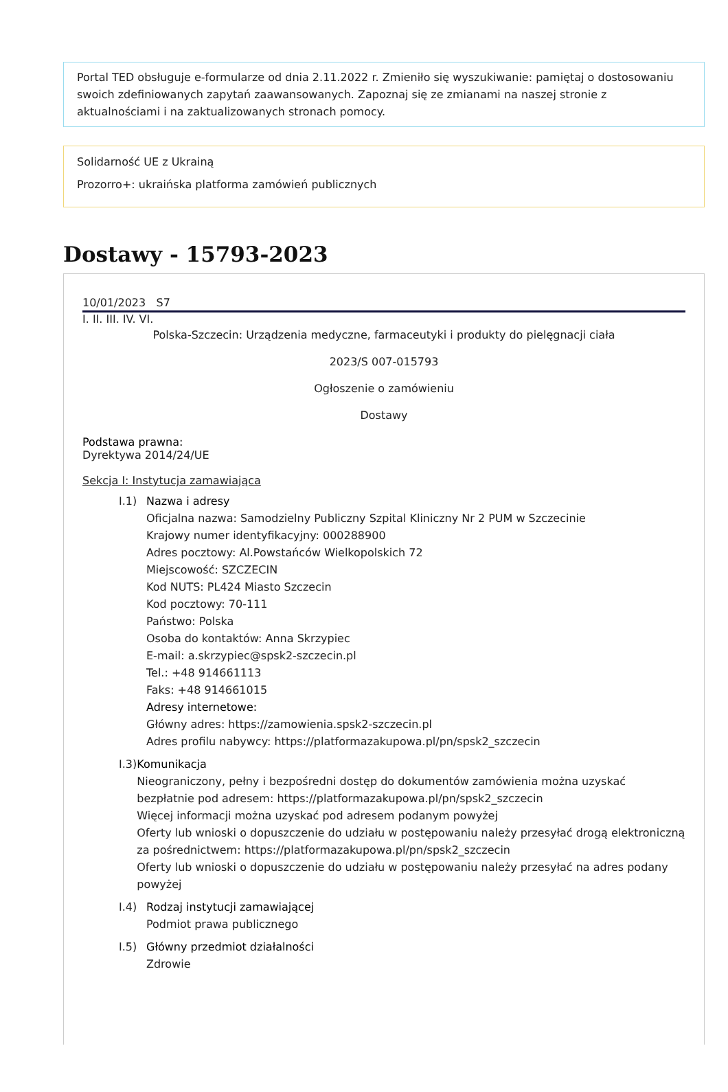Portal TED obsługuje e-formularze od dnia 2.11.2022 r. Zmieniło się wyszukiwanie: pamiętaj o dostosowaniu swoich zdefiniowanych zapytań zaawansowanych. Zapoznaj się ze zmianami na naszej stronie z aktualnościami i na zaktualizowanych stronach pomocy.
Solidarność UE z Ukrainą
Prozorro+: ukraińska platforma zamówień publicznych
Dostawy - 15793-2023
10/01/2023 S7
I. II. III. IV. VI.
Polska-Szczecin: Urządzenia medyczne, farmaceutyki i produkty do pielęgnacji ciała
2023/S 007-015793
Ogłoszenie o zamówieniu
Dostawy
Podstawa prawna:
Dyrektywa 2014/24/UE
Sekcja I: Instytucja zamawiająca
I.1) Nazwa i adresy
Oficjalna nazwa: Samodzielny Publiczny Szpital Kliniczny Nr 2 PUM w Szczecinie
Krajowy numer identyfikacyjny: 000288900
Adres pocztowy: Al.Powstańców Wielkopolskich 72
Miejscowość: SZCZECIN
Kod NUTS: PL424 Miasto Szczecin
Kod pocztowy: 70-111
Państwo: Polska
Osoba do kontaktów: Anna Skrzypiec
E-mail: a.skrzypiec@spsk2-szczecin.pl
Tel.: +48 914661113
Faks: +48 914661015
Adresy internetowe:
Główny adres: https://zamowienia.spsk2-szczecin.pl
Adres profilu nabywcy: https://platformazakupowa.pl/pn/spsk2_szczecin
I.3) Komunikacja
Nieograniczony, pełny i bezpośredni dostęp do dokumentów zamówienia można uzyskać bezpłatnie pod adresem: https://platformazakupowa.pl/pn/spsk2_szczecin
Więcej informacji można uzyskać pod adresem podanym powyżej
Oferty lub wnioski o dopuszczenie do udziału w postępowaniu należy przesyłać drogą elektroniczną za pośrednictwem: https://platformazakupowa.pl/pn/spsk2_szczecin
Oferty lub wnioski o dopuszczenie do udziału w postępowaniu należy przesyłać na adres podany powyżej
I.4) Rodzaj instytucji zamawiającej
Podmiot prawa publicznego
I.5) Główny przedmiot działalności
Zdrowie